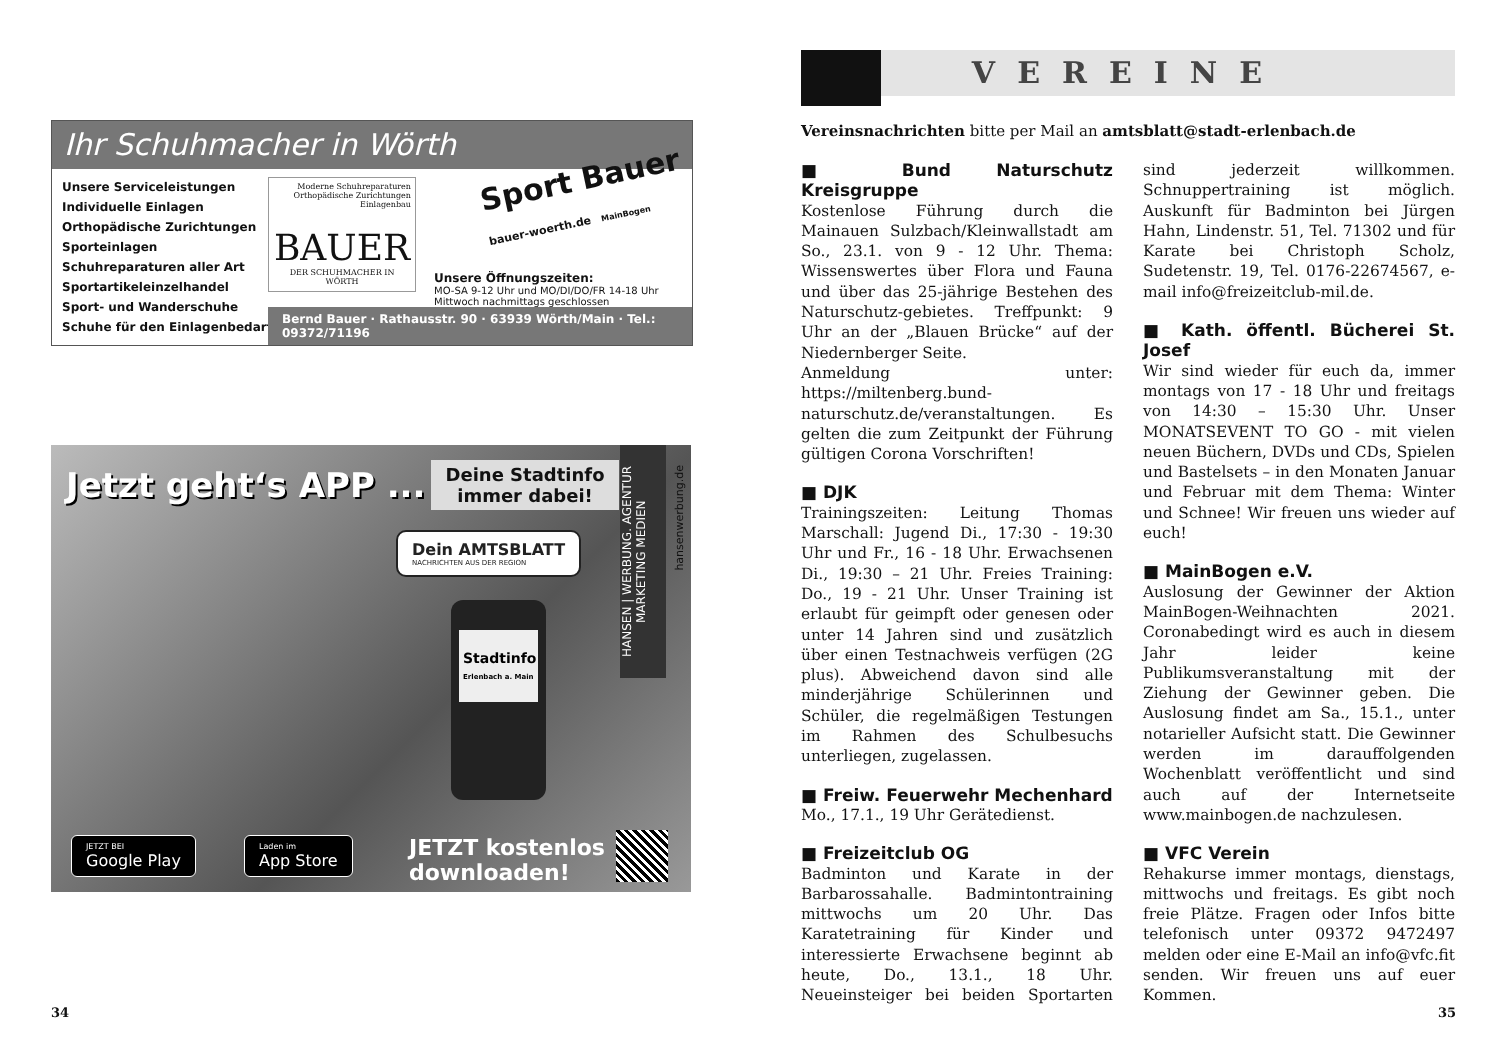Ihr Schuhmacher in Wörth
Unsere Serviceleistungen
Individuelle Einlagen
Orthopädische Zurichtungen
Sporteinlagen
Schuhreparaturen aller Art
Sportartikeleinzelhandel
Sport- und Wanderschuhe
Schuhe für den Einlagenbedarf
Moderne Schuhreparaturen
Orthopädische Zurichtungen
Einlagenbau
BAUER
DER SCHUHMACHER IN WÖRTH
Sport Bauer bauer-woerth.de MainBogen
Unsere Öffnungszeiten:
MO-SA 9-12 Uhr und MO/DI/DO/FR 14-18 Uhr
Mittwoch nachmittags geschlossen
Bernd Bauer · Rathausstr. 90 · 63939 Wörth/Main · Tel.: 09372/71196
Jetzt geht‘s APP ...
Deine Stadtinfo immer dabei!
Dein AMTSBLATT
NACHRICHTEN AUS DER REGION
HANSEN | WERBUNG. AGENTUR MARKETING MEDIEN
hansenwerbung.de
Stadtinfo
Erlenbach a. Main
JETZT BEI
Google Play
Laden im
App Store
JETZT kostenlos
downloaden!
34
VEREINE
Vereinsnachrichten bitte per Mail an amtsblatt@stadt-erlenbach.de
■ Bund Naturschutz Kreisgruppe
Kostenlose Führung durch die Mainauen Sulzbach/Kleinwallstadt am So., 23.1. von 9 - 12 Uhr. Thema: Wissenswertes über Flora und Fauna und über das 25-jährige Bestehen des Naturschutz-gebietes. Treffpunkt: 9 Uhr an der „Blauen Brücke“ auf der Niedernberger Seite.
Anmeldung unter: https://miltenberg.bund-naturschutz.de/veranstaltungen. Es gelten die zum Zeitpunkt der Führung gültigen Corona Vorschriften!
■ DJK
Trainingszeiten: Leitung Thomas Marschall: Jugend Di., 17:30 - 19:30 Uhr und Fr., 16 - 18 Uhr. Erwachsenen Di., 19:30 – 21 Uhr. Freies Training: Do., 19 - 21 Uhr. Unser Training ist erlaubt für geimpft oder genesen oder unter 14 Jahren sind und zusätzlich über einen Testnachweis verfügen (2G plus). Abweichend davon sind alle minderjährige Schülerinnen und Schüler, die regelmäßigen Testungen im Rahmen des Schulbesuchs unterliegen, zugelassen.
■ Freiw. Feuerwehr Mechenhard
Mo., 17.1., 19 Uhr Gerätedienst.
■ Freizeitclub OG
Badminton und Karate in der Barbarossahalle. Badmintontraining mittwochs um 20 Uhr. Das Karatetraining für Kinder und interessierte Erwachsene beginnt ab heute, Do., 13.1., 18 Uhr. Neueinsteiger bei beiden Sportarten sind jederzeit willkommen. Schnuppertraining ist möglich. Auskunft für Badminton bei Jürgen Hahn, Lindenstr. 51, Tel. 71302 und für Karate bei Christoph Scholz, Sudetenstr. 19, Tel. 0176-22674567, e-mail info@freizeitclub-mil.de.
■ Kath. öffentl. Bücherei St. Josef
Wir sind wieder für euch da, immer montags von 17 - 18 Uhr und freitags von 14:30 – 15:30 Uhr. Unser MONATSEVENT TO GO - mit vielen neuen Büchern, DVDs und CDs, Spielen und Bastelsets – in den Monaten Januar und Februar mit dem Thema: Winter und Schnee! Wir freuen uns wieder auf euch!
■ MainBogen e.V.
Auslosung der Gewinner der Aktion MainBogen-Weihnachten 2021. Coronabedingt wird es auch in diesem Jahr leider keine Publikumsveranstaltung mit der Ziehung der Gewinner geben. Die Auslosung findet am Sa., 15.1., unter notarieller Aufsicht statt. Die Gewinner werden im darauffolgenden Wochenblatt veröffentlicht und sind auch auf der Internetseite www.mainbogen.de nachzulesen.
■ VFC Verein
Rehakurse immer montags, dienstags, mittwochs und freitags. Es gibt noch freie Plätze. Fragen oder Infos bitte telefonisch unter 09372 9472497 melden oder eine E-Mail an info@vfc.fit senden. Wir freuen uns auf euer Kommen.
35